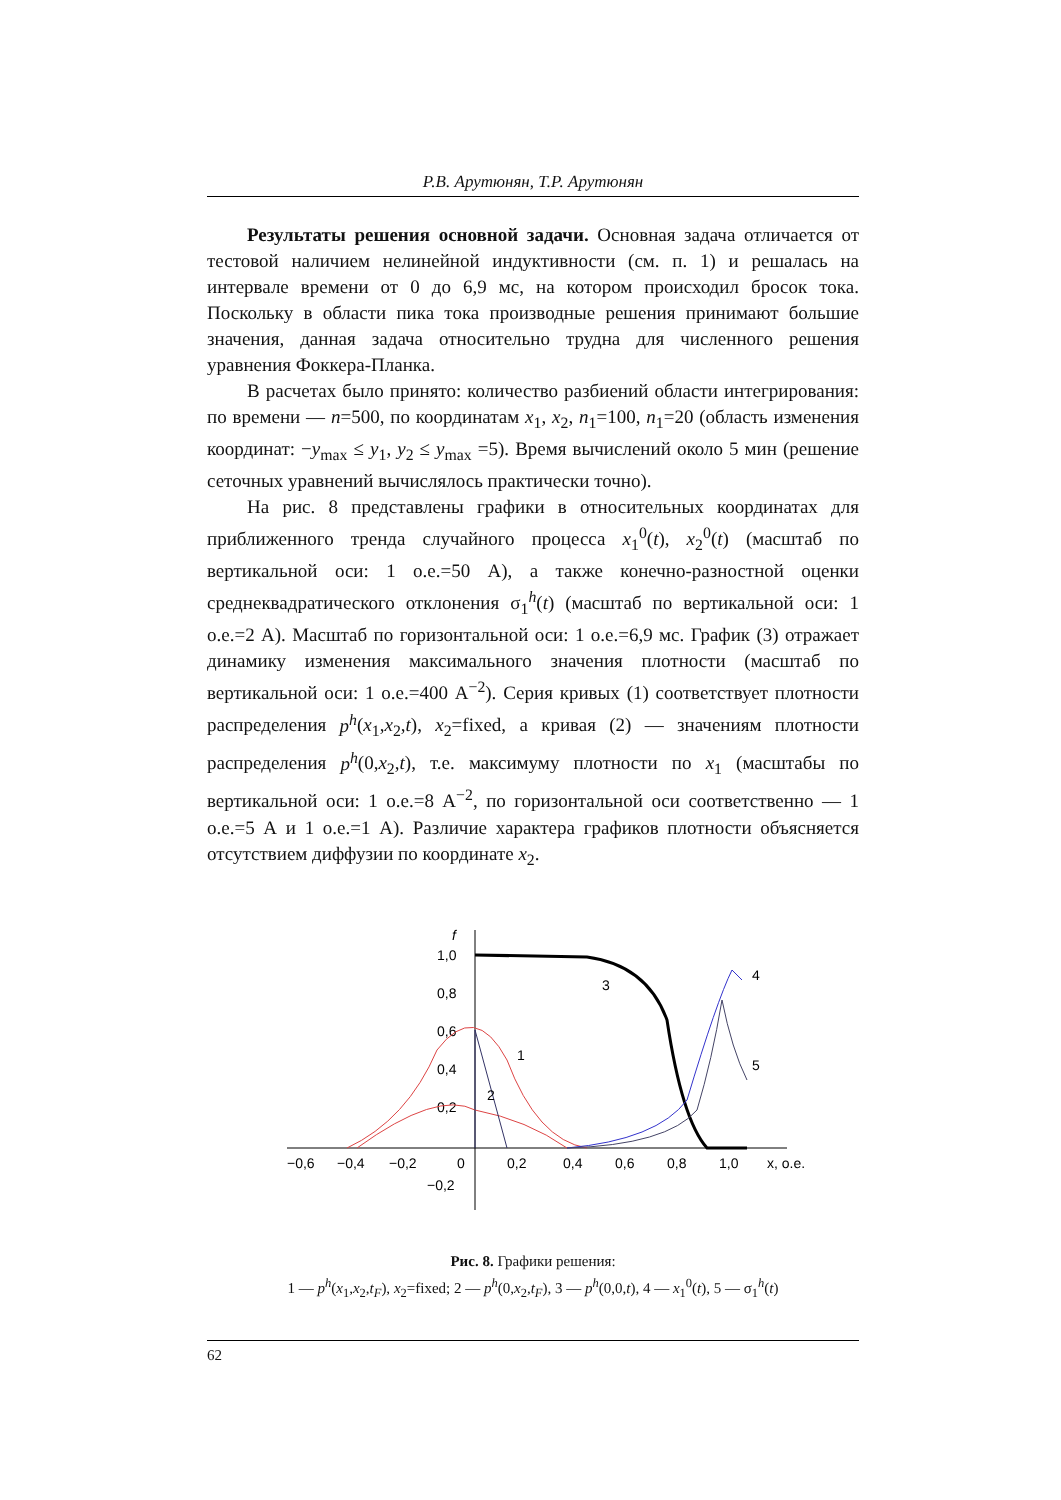Р.В. Арутюнян, Т.Р. Арутюнян
Результаты решения основной задачи. Основная задача отличается от тестовой наличием нелинейной индуктивности (см. п. 1) и решалась на интервале времени от 0 до 6,9 мс, на котором происходил бросок тока. Поскольку в области пика тока производные решения принимают большие значения, данная задача относительно трудна для численного решения уравнения Фоккера-Планка.
В расчетах было принято: количество разбиений области интегрирования: по времени — n=500, по координатам x<sub>1</sub>, x<sub>2</sub>, n<sub>1</sub>=100, n<sub>1</sub>=20 (область изменения координат: −y<sub>max</sub> ≤ y<sub>1</sub>, y<sub>2</sub> ≤ y<sub>max</sub> =5). Время вычислений около 5 мин (решение сеточных уравнений вычислялось практически точно).
На рис. 8 представлены графики в относительных координатах для приближенного тренда случайного процесса x<sub>1</sub><sup>0</sup>(t), x<sub>2</sub><sup>0</sup>(t) (масштаб по вертикальной оси: 1 о.е.=50 А), а также конечно-разностной оценки среднеквадратического отклонения σ<sub>1</sub><sup>h</sup>(t) (масштаб по вертикальной оси: 1 о.е.=2 А). Масштаб по горизонтальной оси: 1 о.е.=6,9 мс. График (3) отражает динамику изменения максимального значения плотности (масштаб по вертикальной оси: 1 о.е.=400 А<sup>−2</sup>). Серия кривых (1) соответствует плотности распределения p<sup>h</sup>(x<sub>1</sub>,x<sub>2</sub>,t), x<sub>2</sub>=fixed, а кривая (2) — значениям плотности распределения p<sup>h</sup>(0,x<sub>2</sub>,t), т.е. максимуму плотности по x<sub>1</sub> (масштабы по вертикальной оси: 1 о.е.=8 А<sup>−2</sup>, по горизонтальной оси соответственно — 1 о.е.=5 А и 1 о.е.=1 А). Различие характера графиков плотности объясняется отсутствием диффузии по координате x<sub>2</sub>.
f
1,0
0,8
0,6
0,4
0,2
−0,6
−0,4
−0,2
0
0,2
0,4
0,6
0,8
1,0
x, o.e.
−0,2
3
1
2
4
5
Рис. 8. Графики решения:
1 — p<sup>h</sup>(x<sub>1</sub>,x<sub>2</sub>,t<sub>F</sub>), x<sub>2</sub>=fixed; 2 — p<sup>h</sup>(0,x<sub>2</sub>,t<sub>F</sub>), 3 — p<sup>h</sup>(0,0,t), 4 — x<sub>1</sub><sup>0</sup>(t), 5 — σ<sub>1</sub><sup>h</sup>(t)
62